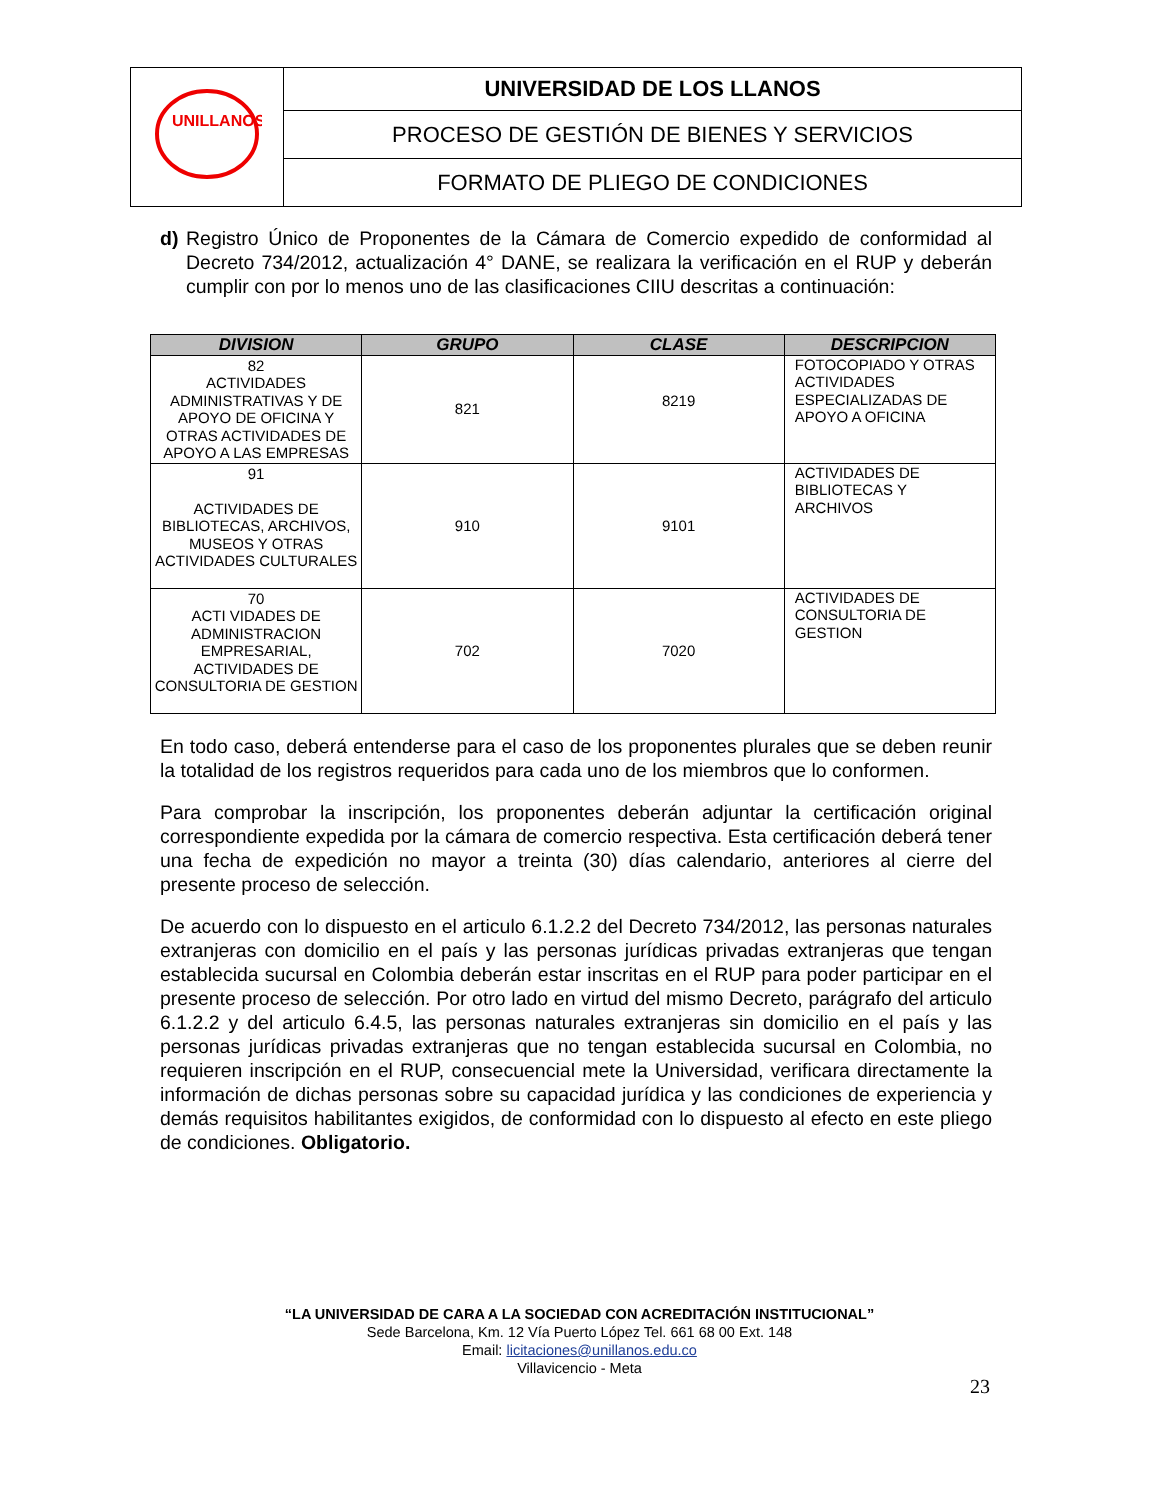| UNILLANOS | UNIVERSIDAD DE LOS LLANOS |
| | PROCESO DE GESTIÓN DE BIENES Y SERVICIOS |
| | FORMATO DE PLIEGO DE CONDICIONES |
d) Registro Único de Proponentes de la Cámara de Comercio expedido de conformidad al Decreto 734/2012, actualización 4° DANE, se realizara la verificación en el RUP y deberán cumplir con por lo menos uno de las clasificaciones CIIU descritas a continuación:
| DIVISION | GRUPO | CLASE | DESCRIPCION |
| --- | --- | --- | --- |
| 82 ACTIVIDADES ADMINISTRATIVAS Y DE APOYO DE OFICINA Y OTRAS ACTIVIDADES DE APOYO A LAS EMPRESAS | 821 | 8219 | FOTOCOPIADO Y OTRAS ACTIVIDADES ESPECIALIZADAS DE APOYO A OFICINA |
| 91 ACTIVIDADES DE BIBLIOTECAS, ARCHIVOS, MUSEOS Y OTRAS ACTIVIDADES CULTURALES | 910 | 9101 | ACTIVIDADES DE BIBLIOTECAS Y ARCHIVOS |
| 70 ACTI VIDADES DE ADMINISTRACION EMPRESARIAL, ACTIVIDADES DE CONSULTORIA DE GESTION | 702 | 7020 | ACTIVIDADES DE CONSULTORIA DE GESTION |
En todo caso, deberá entenderse para el caso de los proponentes plurales que se deben reunir la totalidad de los registros requeridos para cada uno de los miembros que lo conformen.
Para comprobar la inscripción, los proponentes deberán adjuntar la certificación original correspondiente expedida por la cámara de comercio respectiva. Esta certificación deberá tener una fecha de expedición no mayor a treinta (30) días calendario, anteriores al cierre del presente proceso de selección.
De acuerdo con lo dispuesto en el articulo 6.1.2.2 del Decreto 734/2012, las personas naturales extranjeras con domicilio en el país y las personas jurídicas privadas extranjeras que tengan establecida sucursal en Colombia deberán estar inscritas en el RUP para poder participar en el presente proceso de selección. Por otro lado en virtud del mismo Decreto, parágrafo del articulo 6.1.2.2 y del articulo 6.4.5, las personas naturales extranjeras sin domicilio en el país y las personas jurídicas privadas extranjeras que no tengan establecida sucursal en Colombia, no requieren inscripción en el RUP, consecuencial mete la Universidad, verificara directamente la información de dichas personas sobre su capacidad jurídica y las condiciones de experiencia y demás requisitos habilitantes exigidos, de conformidad con lo dispuesto al efecto en este pliego de condiciones. Obligatorio.
“LA UNIVERSIDAD DE CARA A LA SOCIEDAD CON ACREDITACIÓN INSTITUCIONAL”
Sede Barcelona, Km. 12 Vía Puerto López Tel. 661 68 00 Ext. 148
Email: licitaciones@unillanos.edu.co
Villavicencio - Meta
23